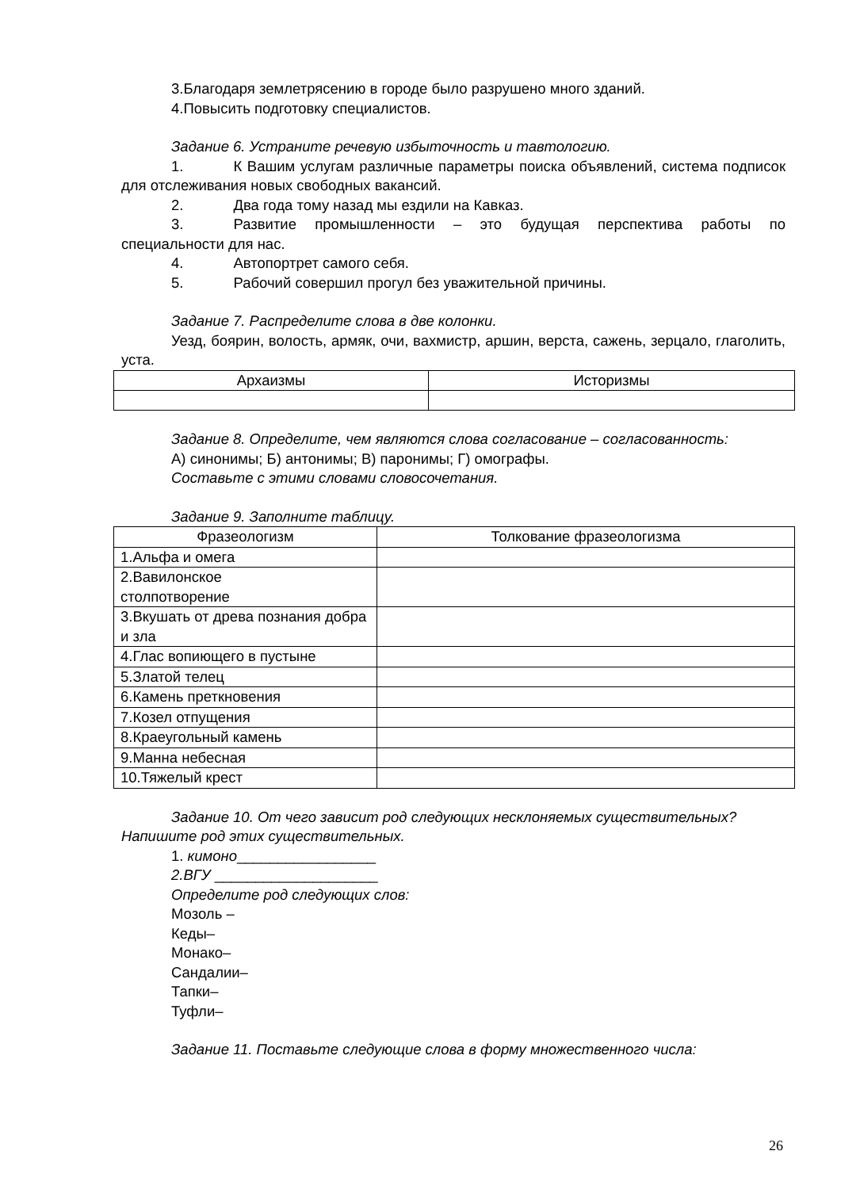3.Благодаря землетрясению в городе было разрушено много зданий.
4.Повысить подготовку специалистов.
Задание 6. Устраните речевую избыточность и тавтологию.
1. К Вашим услугам различные параметры поиска объявлений, система подписок для отслеживания новых свободных вакансий.
2. Два года тому назад мы ездили на Кавказ.
3. Развитие промышленности – это будущая перспектива работы по специальности для нас.
4. Автопортрет самого себя.
5. Рабочий совершил прогул без уважительной причины.
Задание 7. Распределите слова в две колонки.
Уезд, боярин, волость, армяк, очи, вахмистр, аршин, верста, сажень, зерцало, глаголить, уста.
| Архаизмы | Историзмы |
| --- | --- |
Задание 8. Определите, чем являются слова согласование – согласованность:
А) синонимы; Б) антонимы; В) паронимы; Г) омографы.
Составьте с этими словами словосочетания.
Задание 9. Заполните таблицу.
| Фразеологизм | Толкование фразеологизма |
| --- | --- |
| 1.Альфа и омега | |
| 2.Вавилонское столпотворение | |
| 3.Вкушать от древа познания добра и зла | |
| 4.Глас вопиющего в пустыне | |
| 5.Златой телец | |
| 6.Камень преткновения | |
| 7.Козел отпущения | |
| 8.Краеугольный камень | |
| 9.Манна небесная | |
| 10.Тяжелый крест | |
Задание 10. От чего зависит род следующих несклоняемых существительных? Напишите род этих существительных.
1. кимоно_________________
2.ВГУ ____________________
Определите род следующих слов:
Мозоль –
Кеды–
Монако–
Сандалии–
Тапки–
Туфли–
Задание 11. Поставьте следующие слова в форму множественного числа:
26